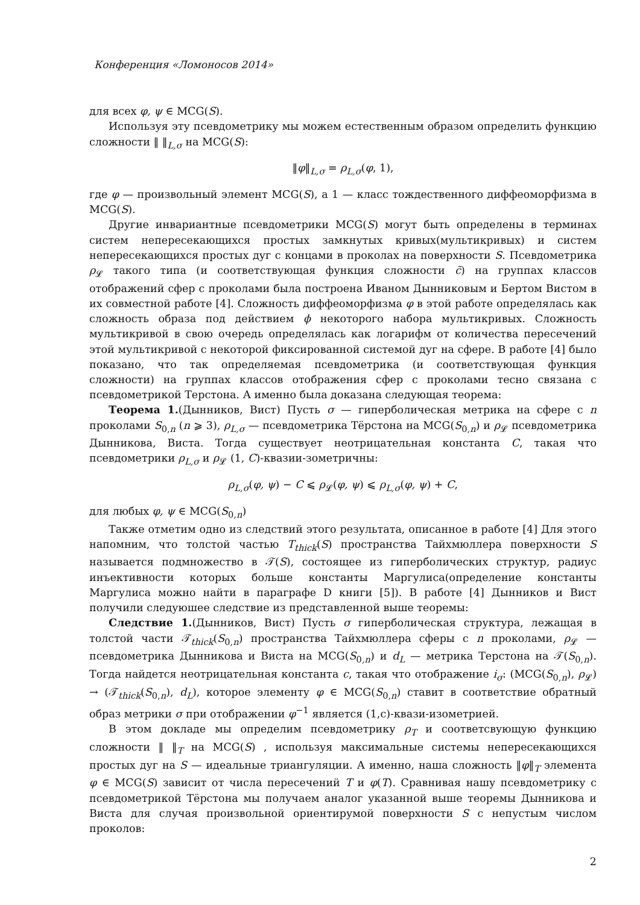Конференция «Ломоносов 2014»
для всех φ, ψ ∈ MCG(S).
Используя эту псевдометрику мы можем естественным образом определить функцию сложности ‖ ‖<sub>L,σ</sub> на MCG(S):
‖φ‖<sub>L,σ</sub> = ρ<sub>L,σ</sub>(φ, 1),
где φ — произвольный элемент MCG(S), а 1 — класс тождественного диффеоморфизма в MCG(S).
Другие инвариантные псевдометрики MCG(S) могут быть определены в терминах систем непересекающихся простых замкнутых кривых(мультикривых) и систем непересекающихся простых дуг с концами в проколах на поверхности S. Псевдометрика ρ<sub>𝓛</sub> такого типа (и соответствующая функция сложности c̃) на группах классов отображений сфер с проколами была построена Иваном Дынниковым и Бертом Вистом в их совместной работе [4]. Сложность диффеоморфизма φ в этой работе определялась как сложность образа под действием ϕ некоторого набора мультикривых. Сложность мультикривой в свою очередь определялась как логарифм от количества пересечений этой мультикривой с некоторой фиксированной системой дуг на сфере. В работе [4] было показано, что так определяемая псевдометрика (и соответствующая функция сложности) на группах классов отображения сфер с проколами тесно связана с псевдометрикой Терстона. А именно была доказана следующая теорема:
Теорема 1.(Дынников, Вист) Пусть σ — гиперболическая метрика на сфере с n проколами S<sub>0,n</sub> (n ⩾ 3), ρ<sub>L,σ</sub> — псевдометрика Тёрстона на MCG(S<sub>0,n</sub>) и ρ<sub>𝓛</sub> псевдометрика Дынникова, Виста. Тогда существует неотрицательная константа C, такая что псевдометрики ρ<sub>L,σ</sub> и ρ<sub>𝓛</sub> (1, C)-квазии-зометричны:
ρ<sub>L,σ</sub>(φ, ψ) − C ⩽ ρ<sub>𝓛</sub>(φ, ψ) ⩽ ρ<sub>L,σ</sub>(φ, ψ) + C,
для любых φ, ψ ∈ MCG(S<sub>0,n</sub>)
Также отметим одно из следствий этого результата, описанное в работе [4] Для этого напомним, что толстой частью T<sub>thick</sub>(S) пространства Тайхмюллера поверхности S называется подмножество в 𝒯(S), состоящее из гиперболических структур, радиус инъективности которых больше константы Маргулиса(определение константы Маргулиса можно найти в параграфе D книги [5]). В работе [4] Дынников и Вист получили следуюшее следствие из представленной выше теоремы:
Следствие 1.(Дынников, Вист) Пусть σ гиперболическая структура, лежащая в толстой части 𝒯<sub>thick</sub>(S<sub>0,n</sub>) пространства Тайхмюллера сферы с n проколами, ρ<sub>𝓛</sub> — псевдометрика Дынникова и Виста на MCG(S<sub>0,n</sub>) и d<sub>L</sub> — метрика Терстона на 𝒯(S<sub>0,n</sub>). Тогда найдется неотрицательная константа c, такая что отображение i<sub>σ</sub>: (MCG(S<sub>0,n</sub>), ρ<sub>𝓛</sub>) → (𝒯<sub>thick</sub>(S<sub>0,n</sub>), d<sub>L</sub>), которое элементу φ ∈ MCG(S<sub>0,n</sub>) ставит в соответствие обратный образ метрики σ при отображении φ<sup>−1</sup> является (1,c)-квази-изометрией.
В этом докладе мы определим псевдометрику ρ<sub>T</sub> и соответсвующую функцию сложности ‖ ‖<sub>T</sub> на MCG(S) , используя максимальные системы непересекающихся простых дуг на S — идеальные триангуляции. А именно, наша сложность ‖φ‖<sub>T</sub> элемента φ ∈ MCG(S) зависит от числа пересечений T и φ(T). Сравнивая нашу псевдометрику с псевдометрикой Тёрстона мы получаем аналог указанной выше теоремы Дынникова и Виста для случая произвольной ориентирумой поверхности S с непустым числом проколов:
2